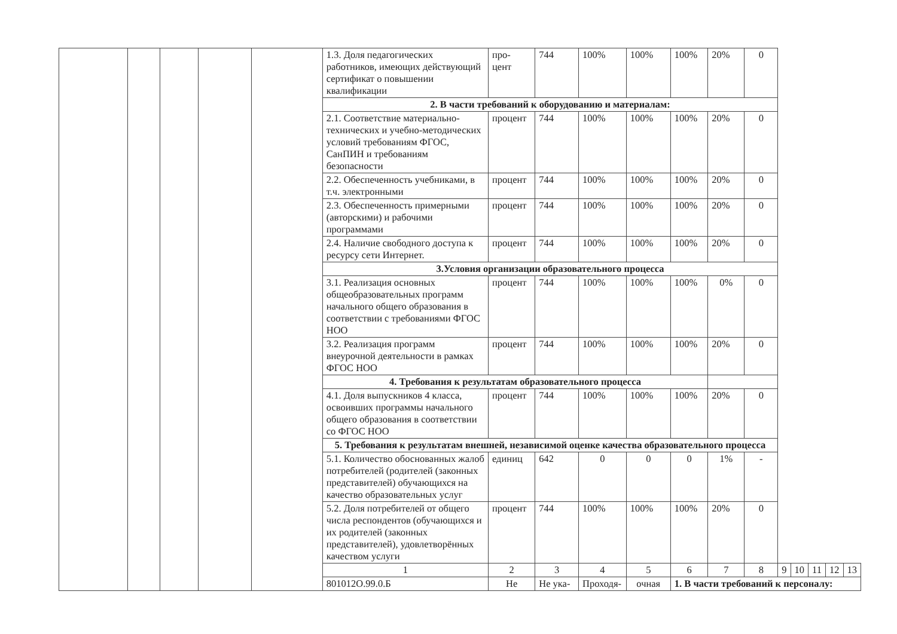| | | | | | 1.3. Доля педагогических работников, имеющих действующий сертификат о повышении квалификации | про- цент | 744 | 100% | 100% | 100% | 20% | 0 | | | | | |
| | | | | | 2. В части требований к оборудованию и материалам: | | | | | | | | | | | | |
| | | | | | 2.1. Соответствие материально-технических и учебно-методических условий требованиям ФГОС, СанПИН и требованиям безопасности | процент | 744 | 100% | 100% | 100% | 20% | 0 | | | | | |
| | | | | | 2.2. Обеспеченность учебниками, в т.ч. электронными | процент | 744 | 100% | 100% | 100% | 20% | 0 | | | | | |
| | | | | | 2.3. Обеспеченность примерными (авторскими) и рабочими программами | процент | 744 | 100% | 100% | 100% | 20% | 0 | | | | | |
| | | | | | 2.4. Наличие свободного доступа к ресурсу сети Интернет. | процент | 744 | 100% | 100% | 100% | 20% | 0 | | | | | |
| | | | | | 3.Условия организации образовательного процесса | | | | | | | | | | | | |
| | | | | | 3.1. Реализация основных общеобразовательных программ начального общего образования в соответствии с требованиями ФГОС НОО | процент | 744 | 100% | 100% | 100% | 0% | 0 | | | | | |
| | | | | | 3.2. Реализация программ внеурочной деятельности в рамках ФГОС НОО | процент | 744 | 100% | 100% | 100% | 20% | 0 | | | | | |
| | | | | | 4. Требования к результатам образовательного процесса | | | | | | | | | | | | |
| | | | | | 4.1. Доля выпускников 4 класса, освоивших программы начального общего образования в соответствии со ФГОС НОО | процент | 744 | 100% | 100% | 100% | 20% | 0 | | | | | |
| | | | | | 5. Требования к результатам внешней, независимой оценке качества образовательного процесса | | | | | | | | | | | | |
| | | | | | 5.1. Количество обоснованных жалоб потребителей (родителей (законных представителей) обучающихся на качество образовательных услуг | единиц | 642 | 0 | 0 | 0 | 1% | - | | | | | |
| | | | | | 5.2. Доля потребителей от общего числа респондентов (обучающихся и их родителей (законных представителей), удовлетворённых качеством услуги | процент | 744 | 100% | 100% | 100% | 20% | 0 | | | | | |
| | | | | | 1 | 2 | 3 | 4 | 5 | 6 | 7 | 8 | 9 | 10 | 11 | 12 | 13 |
| | | | | | 801012О.99.0.Б | Не | Не ука- | Проходя- | очная | 1. В части требований к персоналу: | | | | | | | |